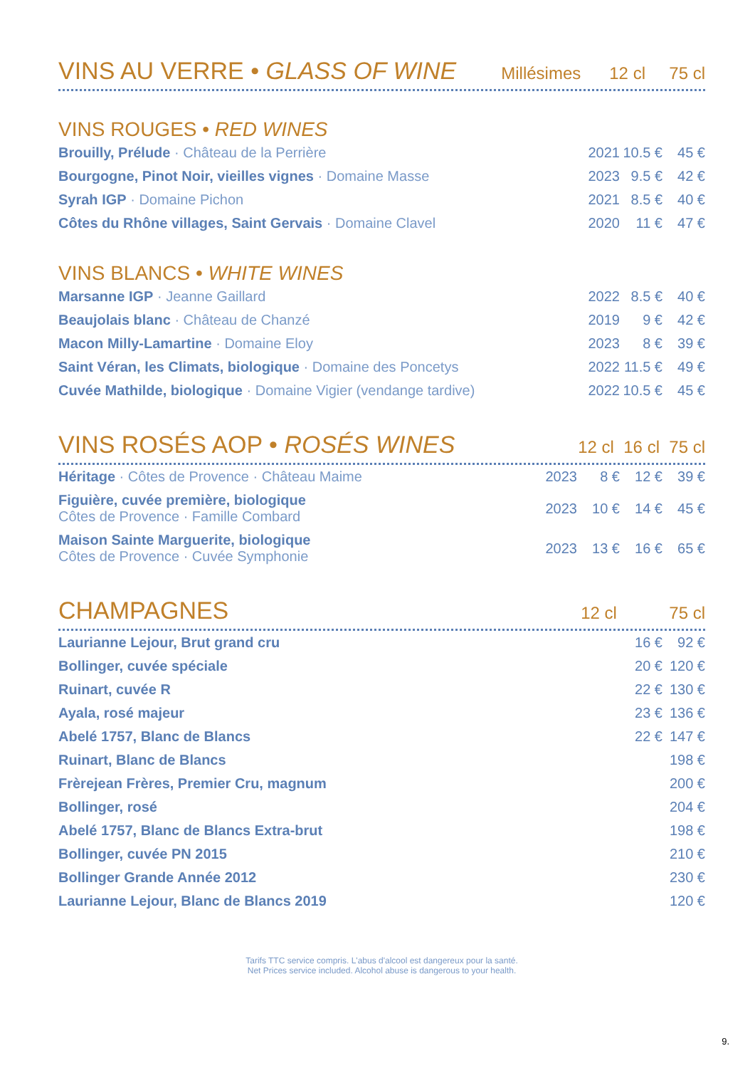VINS AU VERRE • GLASS OF WINE
Millésimes 12 cl 75 cl
VINS ROUGES • RED WINES
| Brouilly, Prélude · Château de la Perrière | 2021 | 10.5 € | 45 € |
| Bourgogne, Pinot Noir, vieilles vignes · Domaine Masse | 2023 | 9.5 € | 42 € |
| Syrah IGP · Domaine Pichon | 2021 | 8.5 € | 40 € |
| Côtes du Rhône villages, Saint Gervais · Domaine Clavel | 2020 | 11 € | 47 € |
VINS BLANCS • WHITE WINES
| Marsanne IGP · Jeanne Gaillard | 2022 | 8.5 € | 40 € |
| Beaujolais blanc · Château de Chanzé | 2019 | 9 € | 42 € |
| Macon Milly-Lamartine · Domaine Eloy | 2023 | 8 € | 39 € |
| Saint Véran, les Climats, biologique · Domaine des Poncetys | 2022 | 11.5 € | 49 € |
| Cuvée Mathilde, biologique · Domaine Vigier (vendange tardive) | 2022 | 10.5 € | 45 € |
VINS ROSÉS AOP • ROSÉS WINES
12 cl 16 cl 75 cl
| Héritage · Côtes de Provence · Château Maime | 2023 | 8 € | 12 € | 39 € |
| Figuière, cuvée première, biologique Côtes de Provence · Famille Combard | 2023 | 10 € | 14 € | 45 € |
| Maison Sainte Marguerite, biologique Côtes de Provence · Cuvée Symphonie | 2023 | 13 € | 16 € | 65 € |
CHAMPAGNES
12 cl 75 cl
| Laurianne Lejour, Brut grand cru | 16 € | 92 € |
| Bollinger, cuvée spéciale | 20 € | 120 € |
| Ruinart, cuvée R | 22 € | 130 € |
| Ayala, rosé majeur | 23 € | 136 € |
| Abelé 1757, Blanc de Blancs | 22 € | 147 € |
| Ruinart, Blanc de Blancs | | 198 € |
| Frèrejean Frères, Premier Cru, magnum | | 200 € |
| Bollinger, rosé | | 204 € |
| Abelé 1757, Blanc de Blancs Extra-brut | | 198 € |
| Bollinger, cuvée PN 2015 | | 210 € |
| Bollinger Grande Année 2012 | | 230 € |
| Laurianne Lejour, Blanc de Blancs 2019 | | 120 € |
Tarifs TTC service compris. L'abus d'alcool est dangereux pour la santé.
Net Prices service included. Alcohol abuse is dangerous to your health.
9.